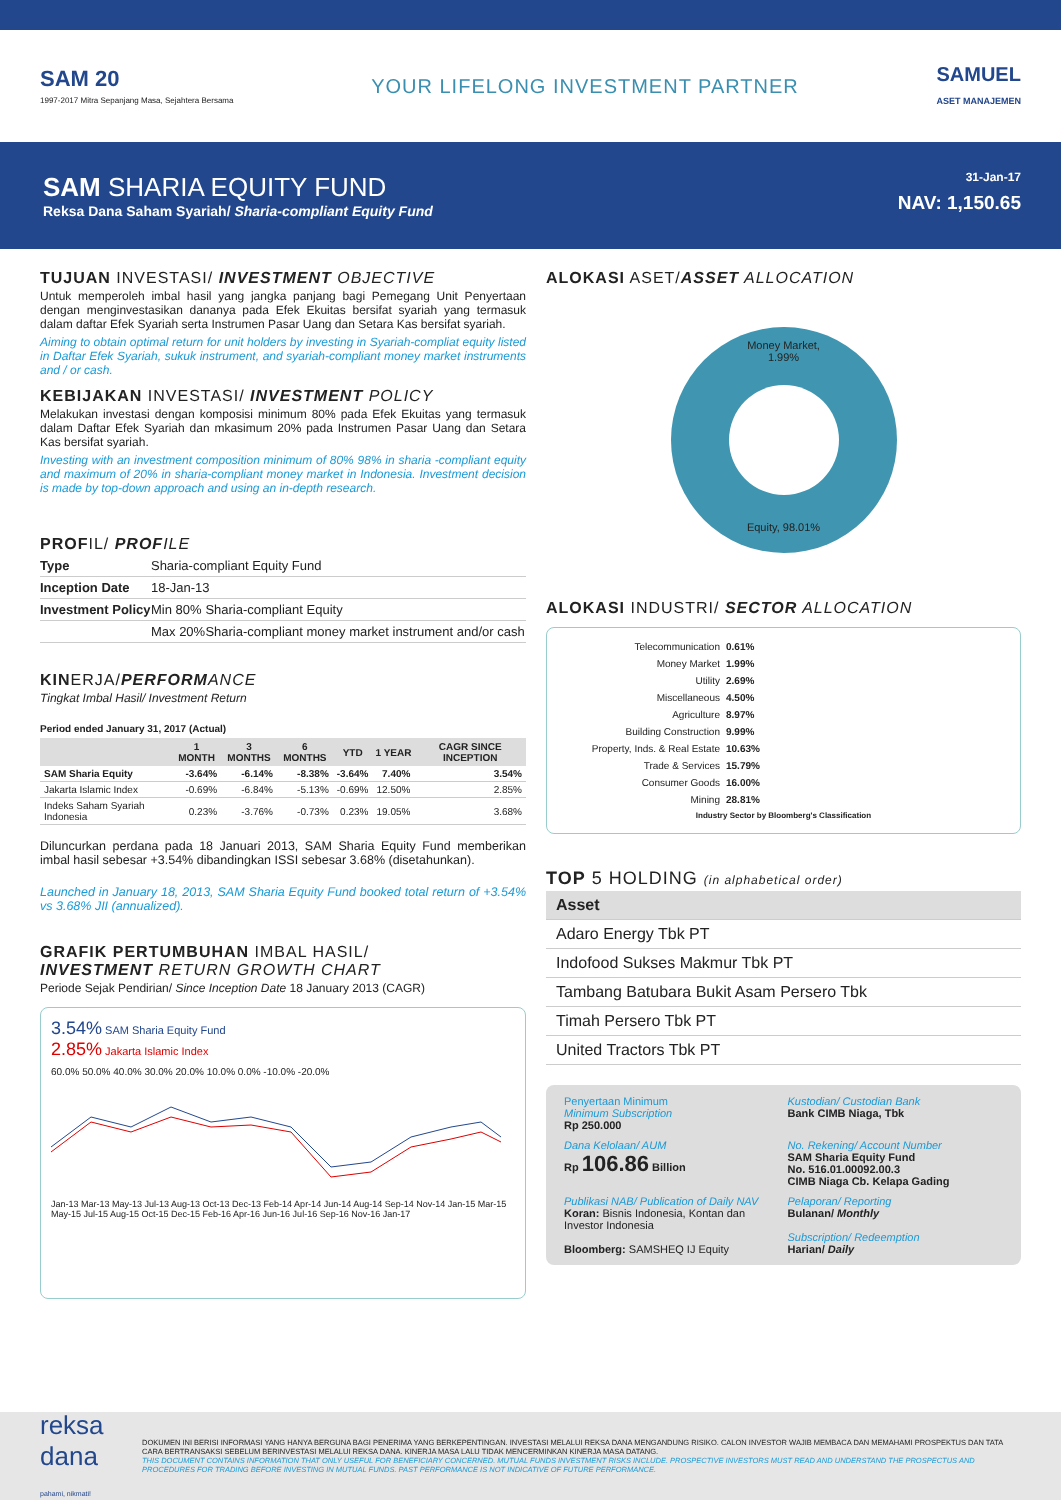SAM 20
1997-2017 Mitra Sepanjang Masa, Sejahtera Bersama
YOUR LIFELONG INVESTMENT PARTNER
SAMUEL
ASET MANAJEMEN
SAM SHARIA EQUITY FUND
Reksa Dana Saham Syariah/ Sharia-compliant Equity Fund
31-Jan-17
NAV: 1,150.65
TUJUAN INVESTASI/ INVESTMENT OBJECTIVE
Untuk memperoleh imbal hasil yang jangka panjang bagi Pemegang Unit Penyertaan dengan menginvestasikan dananya pada Efek Ekuitas bersifat syariah yang termasuk dalam daftar Efek Syariah serta Instrumen Pasar Uang dan Setara Kas bersifat syariah.
Aiming to obtain optimal return for unit holders by investing in Syariah-compliat equity listed in Daftar Efek Syariah, sukuk instrument, and syariah-compliant money market instruments and / or cash.
KEBIJAKAN INVESTASI/ INVESTMENT POLICY
Melakukan investasi dengan komposisi minimum 80% pada Efek Ekuitas yang termasuk dalam Daftar Efek Syariah dan mkasimum 20% pada Instrumen Pasar Uang dan Setara Kas bersifat syariah.
Investing with an investment composition minimum of 80% 98% in sharia -compliant equity and maximum of 20% in sharia-compliant money market in Indonesia. Investment decision is made by top-down approach and using an in-depth research.
PROFIL/ PROFILE
| Type | Sharia-compliant Equity Fund | |
| Inception Date | 18-Jan-13 | |
| Investment Policy | Min 80% | Sharia-compliant Equity |
| | Max 20% | Sharia-compliant money market instrument and/or cash |
KINERJA/PERFORMANCE
Tingkat Imbal Hasil/ Investment Return
Period ended January 31, 2017 (Actual)
| | 1 MONTH | 3 MONTHS | 6 MONTHS | YTD | 1 YEAR | CAGR SINCE INCEPTION |
| --- | --- | --- | --- | --- | --- | --- |
| SAM Sharia Equity | -3.64% | -6.14% | -8.38% | -3.64% | 7.40% | 3.54% |
| Jakarta Islamic Index | -0.69% | -6.84% | -5.13% | -0.69% | 12.50% | 2.85% |
| Indeks Saham Syariah Indonesia | 0.23% | -3.76% | -0.73% | 0.23% | 19.05% | 3.68% |
Diluncurkan perdana pada 18 Januari 2013, SAM Sharia Equity Fund memberikan imbal hasil sebesar +3.54% dibandingkan ISSI sebesar 3.68% (disetahunkan).
Launched in January 18, 2013, SAM Sharia Equity Fund booked total return of +3.54% vs 3.68% JII (annualized).
GRAFIK PERTUMBUHAN IMBAL HASIL/
INVESTMENT RETURN GROWTH CHART
Periode Sejak Pendirian/ Since Inception Date 18 January 2013 (CAGR)
3.54% SAM Sharia Equity Fund
2.85% Jakarta Islamic Index
60.0% 50.0% 40.0% 30.0% 20.0% 10.0% 0.0% -10.0% -20.0%
Jan-13 Mar-13 May-13 Jul-13 Aug-13 Oct-13 Dec-13 Feb-14 Apr-14 Jun-14 Aug-14 Sep-14 Nov-14 Jan-15 Mar-15 May-15 Jul-15 Aug-15 Oct-15 Dec-15 Feb-16 Apr-16 Jun-16 Jul-16 Sep-16 Nov-16 Jan-17
ALOKASI ASET/ASSET ALLOCATION
Money Market,
1.99%
Equity, 98.01%
ALOKASI INDUSTRI/ SECTOR ALLOCATION
| Telecommunication | 0.61% |
| Money Market | 1.99% |
| Utility | 2.69% |
| Miscellaneous | 4.50% |
| Agriculture | 8.97% |
| Building Construction | 9.99% |
| Property, Inds. & Real Estate | 10.63% |
| Trade & Services | 15.79% |
| Consumer Goods | 16.00% |
| Mining | 28.81% |
| Industry Sector by Bloomberg's Classification | |
TOP 5 HOLDING (in alphabetical order)
| Asset |
| Adaro Energy Tbk PT |
| Indofood Sukses Makmur Tbk PT |
| Tambang Batubara Bukit Asam Persero Tbk |
| Timah Persero Tbk PT |
| United Tractors Tbk PT |
Penyertaan Minimum
Minimum Subscription
Rp 250.000
Kustodian/ Custodian Bank
Bank CIMB Niaga, Tbk
Dana Kelolaan/ AUM
Rp 106.86 Billion
No. Rekening/ Account Number
SAM Sharia Equity Fund
No. 516.01.00092.00.3
CIMB Niaga Cb. Kelapa Gading
Publikasi NAB/ Publication of Daily NAV
Koran: Bisnis Indonesia, Kontan dan Investor Indonesia
Bloomberg: SAMSHEQ IJ Equity
Pelaporan/ Reporting
Bulanan/ Monthly
Subscription/ Redeemption
Harian/ Daily
reksa dana
pahami, nikmati!
DOKUMEN INI BERISI INFORMASI YANG HANYA BERGUNA BAGI PENERIMA YANG BERKEPENTINGAN. INVESTASI MELALUI REKSA DANA MENGANDUNG RISIKO. CALON INVESTOR WAJIB MEMBACA DAN MEMAHAMI PROSPEKTUS DAN TATA CARA BERTRANSAKSI SEBELUM BERINVESTASI MELALUI REKSA DANA. KINERJA MASA LALU TIDAK MENCERMINKAN KINERJA MASA DATANG.
THIS DOCUMENT CONTAINS INFORMATION THAT ONLY USEFUL FOR BENEFICIARY CONCERNED. MUTUAL FUNDS INVESTMENT RISKS INCLUDE. PROSPECTIVE INVESTORS MUST READ AND UNDERSTAND THE PROSPECTUS AND PROCEDURES FOR TRADING BEFORE INVESTING IN MUTUAL FUNDS. PAST PERFORMANCE IS NOT INDICATIVE OF FUTURE PERFORMANCE.